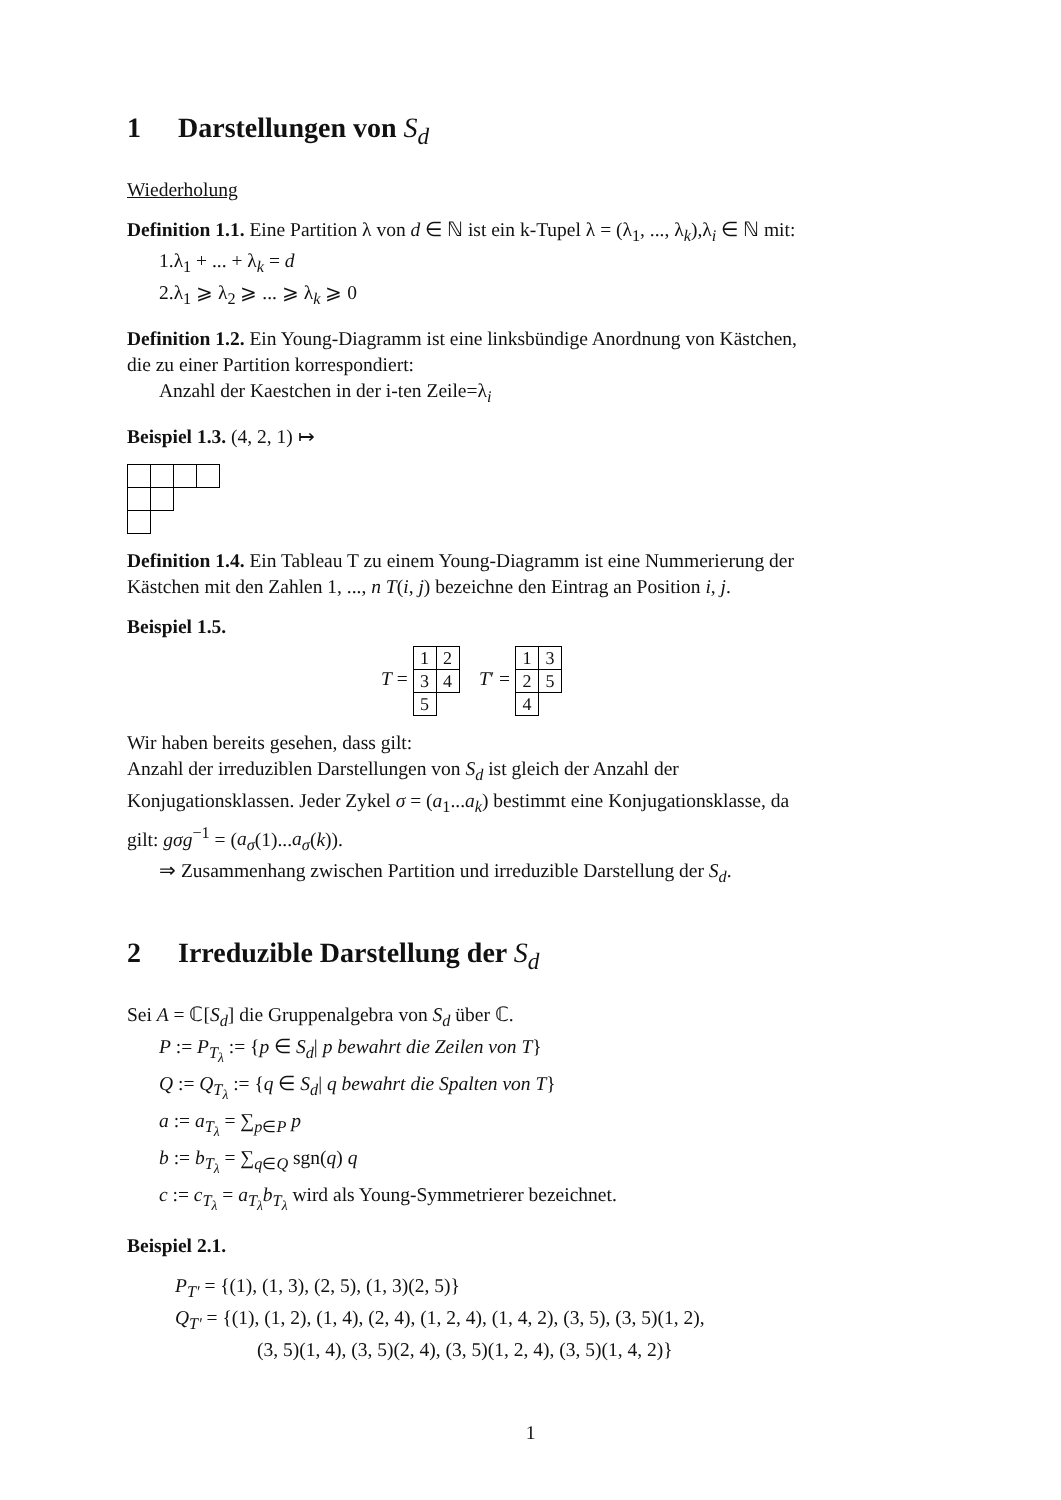1 Darstellungen von S<sub>d</sub>
Wiederholung
Definition 1.1. Eine Partition λ von d ∈ ℕ ist ein k-Tupel λ = (λ<sub>1</sub>, ..., λ<sub>k</sub>),λ<sub>i</sub> ∈ ℕ mit:
1.λ<sub>1</sub> + ... + λ<sub>k</sub> = d
2.λ<sub>1</sub> ⩾ λ<sub>2</sub> ⩾ ... ⩾ λ<sub>k</sub> ⩾ 0
Definition 1.2. Ein Young-Diagramm ist eine linksbündige Anordnung von Kästchen, die zu einer Partition korrespondiert:
Anzahl der Kaestchen in der i-ten Zeile=λ<sub>i</sub>
Beispiel 1.3. (4, 2, 1) ↦
Definition 1.4. Ein Tableau T zu einem Young-Diagramm ist eine Nummerierung der Kästchen mit den Zahlen 1, ..., n T(i, j) bezeichne den Eintrag an Position i, j.
Beispiel 1.5.
T =
| 1 | 2 |
| 3 | 4 |
| 5 | |
T′ =
| 1 | 3 |
| 2 | 5 |
| 4 | |
Wir haben bereits gesehen, dass gilt:
Anzahl der irreduziblen Darstellungen von S<sub>d</sub> ist gleich der Anzahl der Konjugationsklassen. Jeder Zykel σ = (a<sub>1</sub>...a<sub>k</sub>) bestimmt eine Konjugationsklasse, da gilt: gσg<sup>−1</sup> = (a<sub>σ</sub>(1)...a<sub>σ</sub>(k)).
⇒ Zusammenhang zwischen Partition und irreduzible Darstellung der S<sub>d</sub>.
2 Irreduzible Darstellung der S<sub>d</sub>
Sei A = ℂ[S<sub>d</sub>] die Gruppenalgebra von S<sub>d</sub> über ℂ.
P := P<sub>T<sub>λ</sub></sub> := {p ∈ S<sub>d</sub>| p bewahrt die Zeilen von T}
Q := Q<sub>T<sub>λ</sub></sub> := {q ∈ S<sub>d</sub>| q bewahrt die Spalten von T}
a := a<sub>T<sub>λ</sub></sub> = ∑<sub>p∈P</sub> p
b := b<sub>T<sub>λ</sub></sub> = ∑<sub>q∈Q</sub> sgn(q) q
c := c<sub>T<sub>λ</sub></sub> = a<sub>T<sub>λ</sub></sub>b<sub>T<sub>λ</sub></sub> wird als Young-Symmetrierer bezeichnet.
Beispiel 2.1.
P<sub>T′</sub> = {(1), (1, 3), (2, 5), (1, 3)(2, 5)}
Q<sub>T′</sub> = {(1), (1, 2), (1, 4), (2, 4), (1, 2, 4), (1, 4, 2), (3, 5), (3, 5)(1, 2),
(3, 5)(1, 4), (3, 5)(2, 4), (3, 5)(1, 2, 4), (3, 5)(1, 4, 2)}
1